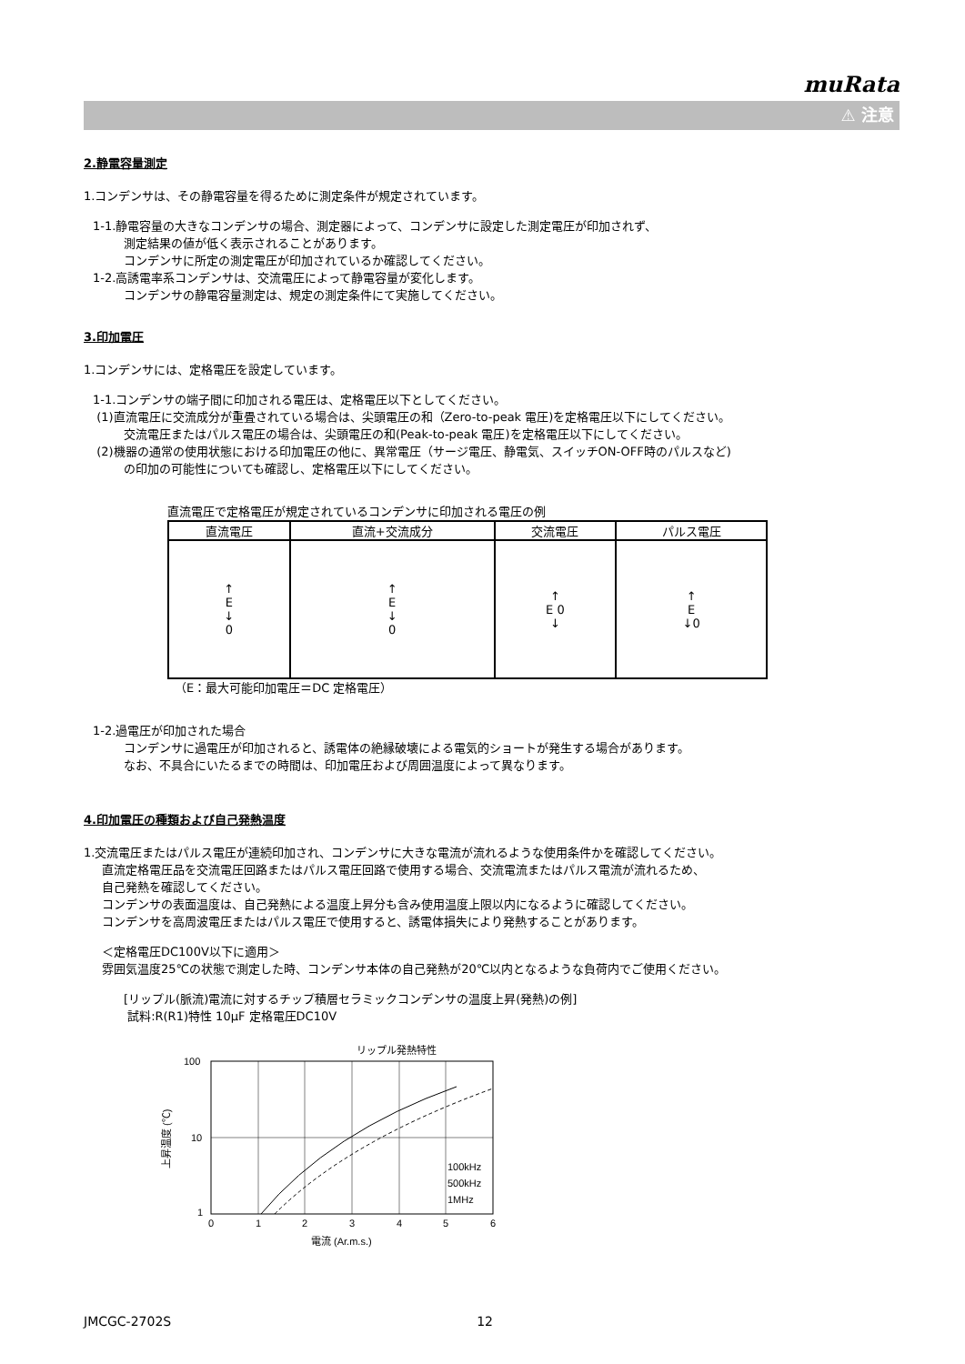muRata
⚠ 注意
2.静電容量測定
1.コンデンサは、その静電容量を得るために測定条件が規定されています。
1-1.静電容量の大きなコンデンサの場合、測定器によって、コンデンサに設定した測定電圧が印加されず、
測定結果の値が低く表示されることがあります。
コンデンサに所定の測定電圧が印加されているか確認してください。
1-2.高誘電率系コンデンサは、交流電圧によって静電容量が変化します。
コンデンサの静電容量測定は、規定の測定条件にて実施してください。
3.印加電圧
1.コンデンサには、定格電圧を設定しています。
1-1.コンデンサの端子間に印加される電圧は、定格電圧以下としてください。
(1)直流電圧に交流成分が重畳されている場合は、尖頭電圧の和（Zero-to-peak 電圧)を定格電圧以下にしてください。
交流電圧またはパルス電圧の場合は、尖頭電圧の和(Peak-to-peak 電圧)を定格電圧以下にしてください。
(2)機器の通常の使用状態における印加電圧の他に、異常電圧（サージ電圧、静電気、スイッチON-OFF時のパルスなど)
の印加の可能性についても確認し、定格電圧以下にしてください。
直流電圧で定格電圧が規定されているコンデンサに印加される電圧の例
| 直流電圧 | 直流+交流成分 | 交流電圧 | パルス電圧 |
| --- | --- | --- | --- |
| ↑ E ↓ 0 | ↑ E ↓ 0 | ↑ E 0 ↓ | ↑ E ↓0 |
（E：最大可能印加電圧＝DC 定格電圧）
1-2.過電圧が印加された場合
コンデンサに過電圧が印加されると、誘電体の絶縁破壊による電気的ショートが発生する場合があります。
なお、不具合にいたるまでの時間は、印加電圧および周囲温度によって異なります。
4.印加電圧の種類および自己発熱温度
1.交流電圧またはパルス電圧が連続印加され、コンデンサに大きな電流が流れるような使用条件かを確認してください。
直流定格電圧品を交流電圧回路またはパルス電圧回路で使用する場合、交流電流またはパルス電流が流れるため、
自己発熱を確認してください。
コンデンサの表面温度は、自己発熱による温度上昇分も含み使用温度上限以内になるように確認してください。
コンデンサを高周波電圧またはパルス電圧で使用すると、誘電体損失により発熱することがあります。
＜定格電圧DC100V以下に適用＞
雰囲気温度25℃の状態で測定した時、コンデンサ本体の自己発熱が20℃以内となるような負荷内でご使用ください。
[リップル(脈流)電流に対するチップ積層セラミックコンデンサの温度上昇(発熱)の例]
試料:R(R1)特性 10μF 定格電圧DC10V
リップル発熱特性
100
10
1
0
1
2
3
4
5
6
100kHz
500kHz
1MHz
電流 (Ar.m.s.)
上昇温度 (℃)
JMCGC-2702S 12